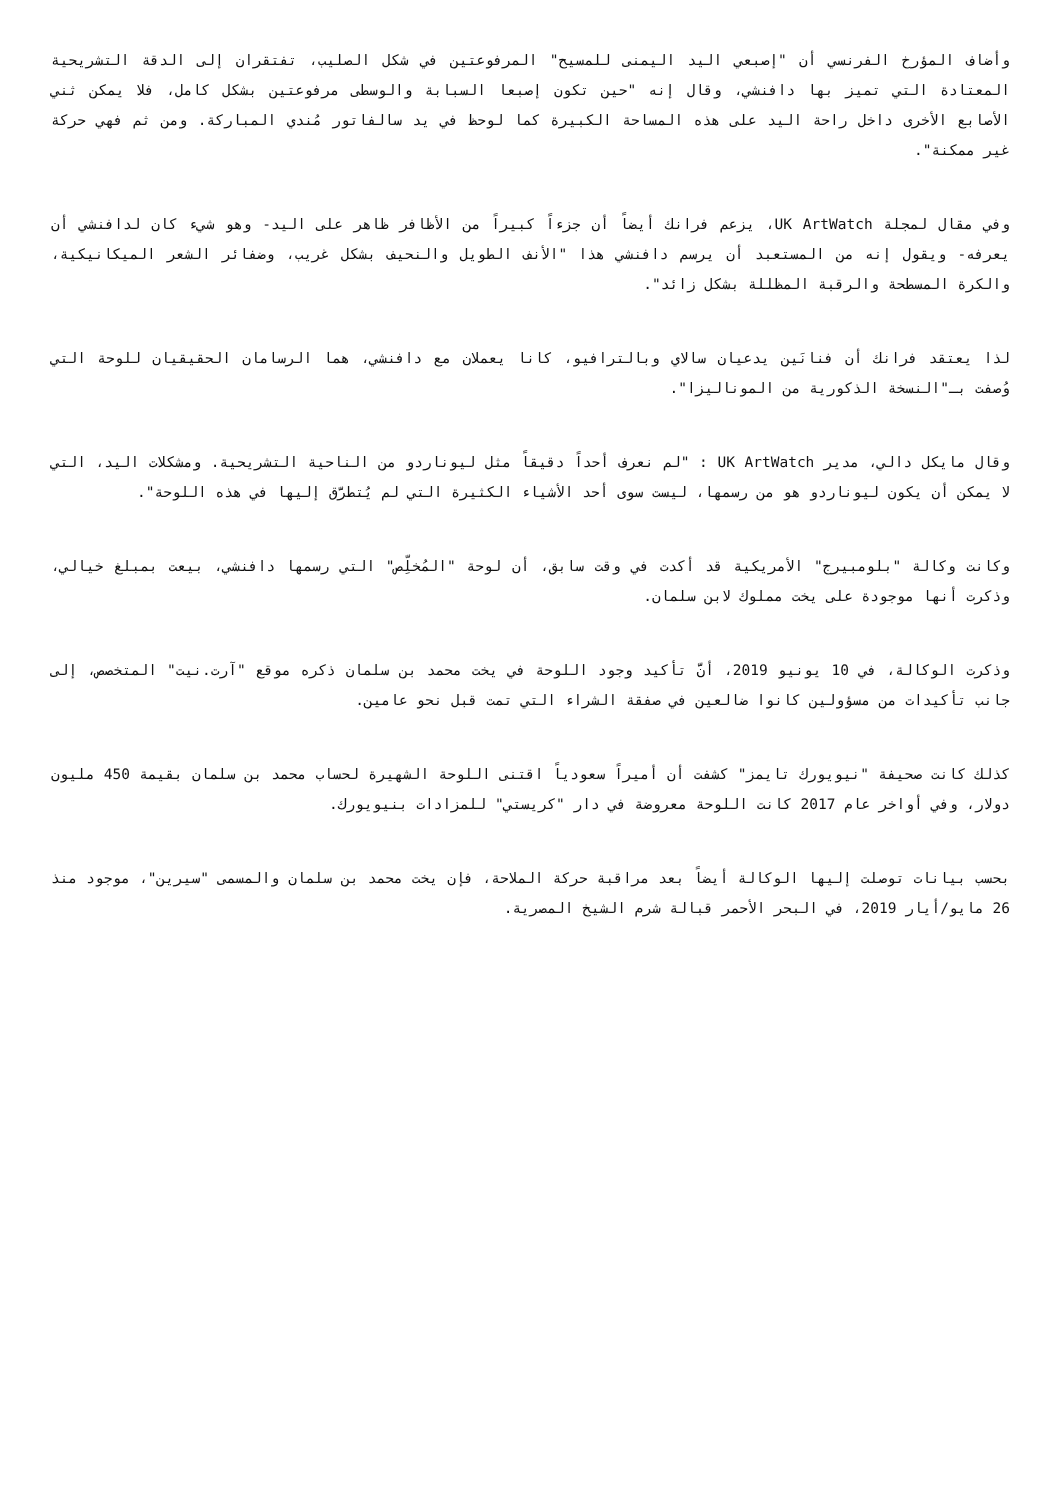وأضاف المؤرخ الفرنسي أن "إصبعي اليد اليمنى للمسيح" المرفوعتين في شكل الصليب، تفتقران إلى الدقة التشريحية المعتادة التي تميز بها دافنشي، وقال إنه "حين تكون إصبعا السبابة والوسطى مرفوعتين بشكل كامل، فلا يمكن ثني الأصابع الأخرى داخل راحة اليد على هذه المساحة الكبيرة كما لوحظ في يد سالفاتور مُندي المباركة. ومن ثم فهي حركة غير ممكنة".
وفي مقال لمجلة UK ArtWatch، يزعم فرانك أيضاً أن جزءاً كبيراً من الأظافر ظاهر على اليد- وهو شيء كان لدافنشي أن يعرفه- ويقول إنه من المستعبد أن يرسم دافنشي هذا "الأنف الطويل والنحيف بشكل غريب، وضفائر الشعر الميكانيكية، والكرة المسطحة والرقبة المظللة بشكل زائد".
لذا يعتقد فرانك أن فنانَين يدعيان سالاي وبالترافيو، كانا يعملان مع دافنشي، هما الرسامان الحقيقيان للوحة التي وُصفت بـ"النسخة الذكورية من الموناليزا".
وقال مايكل دالي، مدير UK ArtWatch : "لم نعرف أحداً دقيقاً مثل ليوناردو من الناحية التشريحية. ومشكلات اليد، التي لا يمكن أن يكون ليوناردو هو من رسمها، ليست سوى أحد الأشياء الكثيرة التي لم يُتطرَّق إليها في هذه اللوحة".
وكانت وكالة "بلومبيرج" الأمريكية قد أكدت في وقت سابق، أن لوحة "المُخلِّص" التي رسمها دافنشي، بيعت بمبلغ خيالي، وذكرت أنها موجودة على يخت مملوك لابن سلمان.
وذكرت الوكالة، في 10 يونيو 2019، أنَّ تأكيد وجود اللوحة في يخت محمد بن سلمان ذكره موقع "آرت.نيت" المتخصص، إلى جانب تأكيدات من مسؤولين كانوا ضالعين في صفقة الشراء التي تمت قبل نحو عامين.
كذلك كانت صحيفة "نيويورك تايمز" كشفت أن أميراً سعودياً اقتنى اللوحة الشهيرة لحساب محمد بن سلمان بقيمة 450 مليون دولار، وفي أواخر عام 2017 كانت اللوحة معروضة في دار "كريستي" للمزادات بنيويورك.
بحسب بيانات توصلت إليها الوكالة أيضاً بعد مراقبة حركة الملاحة، فإن يخت محمد بن سلمان والمسمى "سيرين"، موجود منذ 26 مايو/أيار 2019، في البحر الأحمر قبالة شرم الشيخ المصرية.